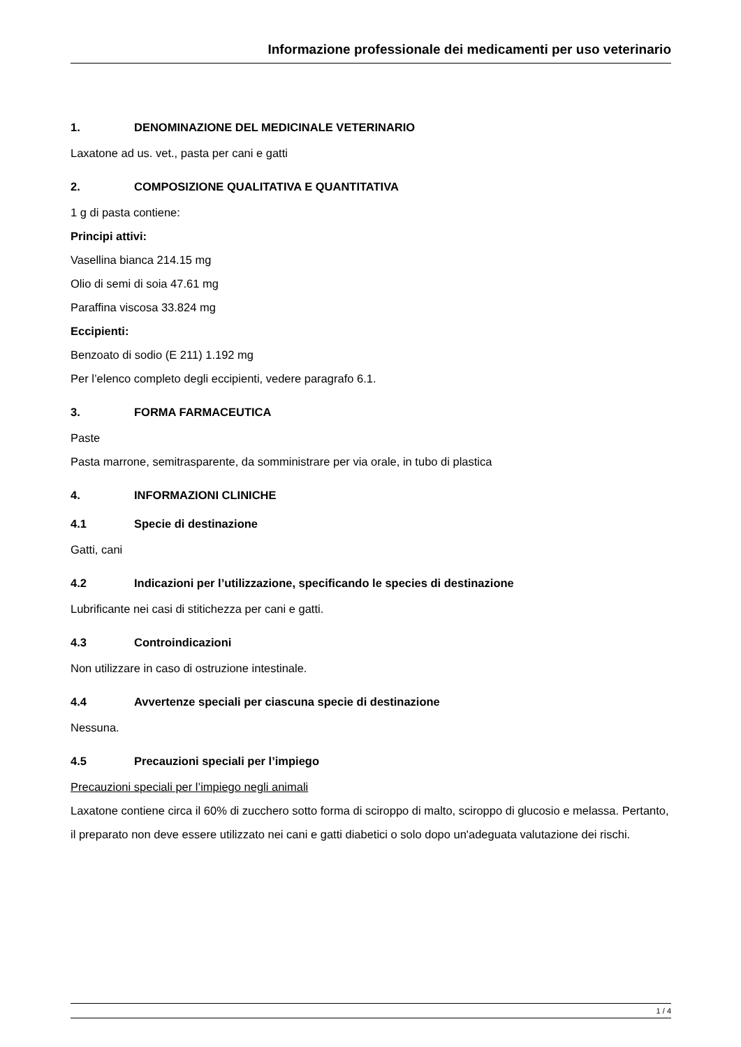Informazione professionale dei medicamenti per uso veterinario
1. DENOMINAZIONE DEL MEDICINALE VETERINARIO
Laxatone ad us. vet., pasta per cani e gatti
2. COMPOSIZIONE QUALITATIVA E QUANTITATIVA
1 g di pasta contiene:
Principi attivi:
Vasellina bianca 214.15 mg
Olio di semi di soia 47.61 mg
Paraffina viscosa 33.824 mg
Eccipienti:
Benzoato di sodio (E 211) 1.192 mg
Per l’elenco completo degli eccipienti, vedere paragrafo 6.1.
3. FORMA FARMACEUTICA
Paste
Pasta marrone, semitrasparente, da somministrare per via orale, in tubo di plastica
4. INFORMAZIONI CLINICHE
4.1 Specie di destinazione
Gatti, cani
4.2 Indicazioni per l’utilizzazione, specificando le species di destinazione
Lubrificante nei casi di stitichezza per cani e gatti.
4.3 Controindicazioni
Non utilizzare in caso di ostruzione intestinale.
4.4 Avvertenze speciali per ciascuna specie di destinazione
Nessuna.
4.5 Precauzioni speciali per l’impiego
Precauzioni speciali per l’impiego negli animali
Laxatone contiene circa il 60% di zucchero sotto forma di sciroppo di malto, sciroppo di glucosio e melassa. Pertanto, il preparato non deve essere utilizzato nei cani e gatti diabetici o solo dopo un'adeguata valutazione dei rischi.
1 / 4